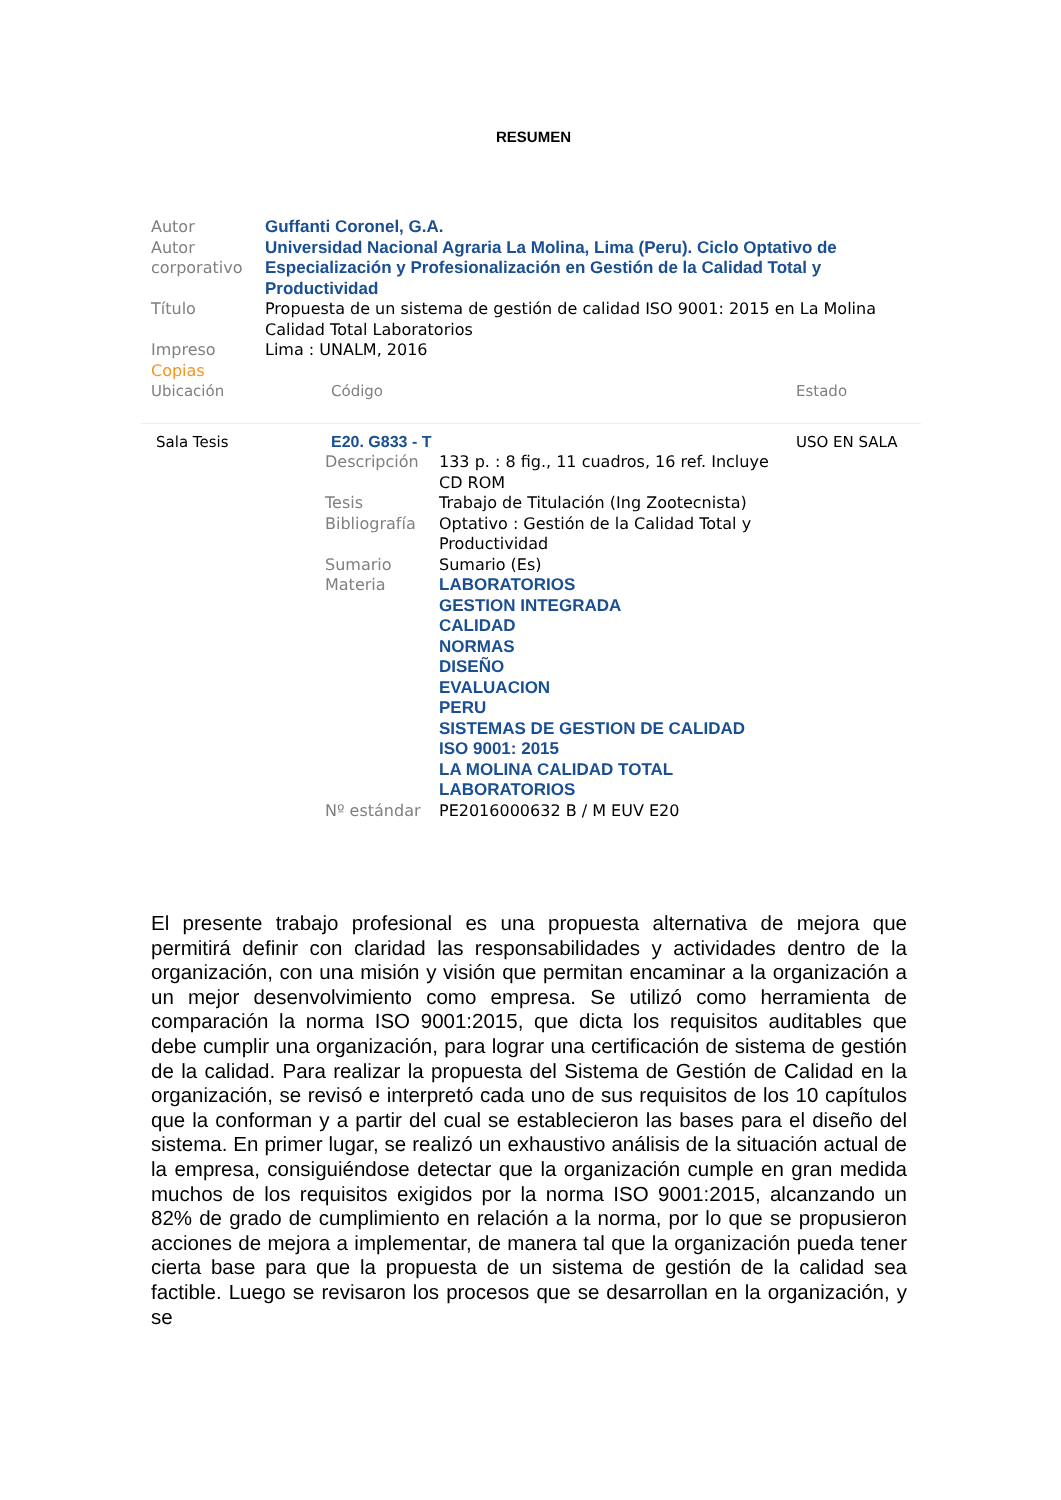RESUMEN
| Autor | Guffanti Coronel, G.A. |
| Autor corporativo | Universidad Nacional Agraria La Molina, Lima (Peru). Ciclo Optativo de Especialización y Profesionalización en Gestión de la Calidad Total y Productividad |
| Título | Propuesta de un sistema de gestión de calidad ISO 9001: 2015 en La Molina Calidad Total Laboratorios |
| Impreso | Lima : UNALM, 2016 |
| Copias | |
| Ubicación | Código | Estado |
| Sala Tesis | E20. G833 - T | USO EN SALA |
| Descripción | 133 p. : 8 fig., 11 cuadros, 16 ref. Incluye CD ROM |
| Tesis | Trabajo de Titulación (Ing Zootecnista) |
| Bibliografía | Optativo : Gestión de la Calidad Total y Productividad |
| Sumario | Sumario (Es) |
| Materia | LABORATORIOS GESTION INTEGRADA CALIDAD NORMAS DISEÑO EVALUACION PERU SISTEMAS DE GESTION DE CALIDAD ISO 9001: 2015 LA MOLINA CALIDAD TOTAL LABORATORIOS |
| Nº estándar | PE2016000632 B / M EUV E20 |
El presente trabajo profesional es una propuesta alternativa de mejora que permitirá definir con claridad las responsabilidades y actividades dentro de la organización, con una misión y visión que permitan encaminar a la organización a un mejor desenvolvimiento como empresa. Se utilizó como herramienta de comparación la norma ISO 9001:2015, que dicta los requisitos auditables que debe cumplir una organización, para lograr una certificación de sistema de gestión de la calidad. Para realizar la propuesta del Sistema de Gestión de Calidad en la organización, se revisó e interpretó cada uno de sus requisitos de los 10 capítulos que la conforman y a partir del cual se establecieron las bases para el diseño del sistema. En primer lugar, se realizó un exhaustivo análisis de la situación actual de la empresa, consiguiéndose detectar que la organización cumple en gran medida muchos de los requisitos exigidos por la norma ISO 9001:2015, alcanzando un 82% de grado de cumplimiento en relación a la norma, por lo que se propusieron acciones de mejora a implementar, de manera tal que la organización pueda tener cierta base para que la propuesta de un sistema de gestión de la calidad sea factible. Luego se revisaron los procesos que se desarrollan en la organización, y se